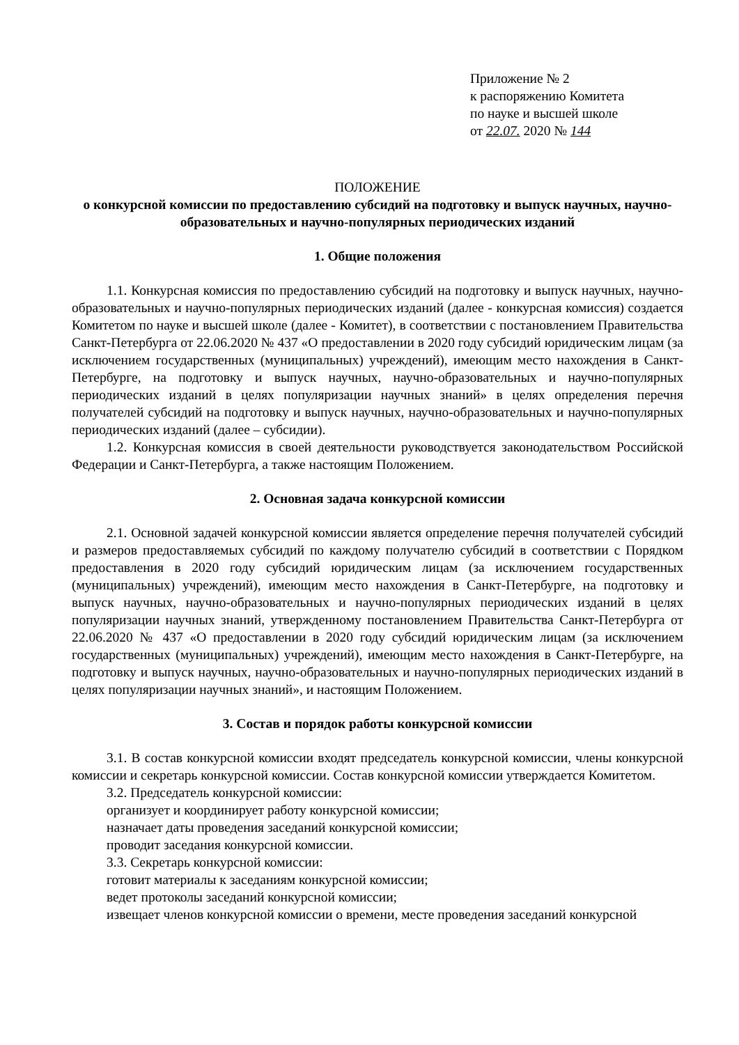Приложение № 2
к распоряжению Комитета
по науке и высшей школе
от 22.07. 2020 № 144
ПОЛОЖЕНИЕ
о конкурсной комиссии по предоставлению субсидий на подготовку и выпуск научных, научно-образовательных и научно-популярных периодических изданий
1. Общие положения
1.1. Конкурсная комиссия по предоставлению субсидий на подготовку и выпуск научных, научно-образовательных и научно-популярных периодических изданий (далее - конкурсная комиссия) создается Комитетом по науке и высшей школе (далее - Комитет), в соответствии с постановлением Правительства Санкт-Петербурга от 22.06.2020 № 437 «О предоставлении в 2020 году субсидий юридическим лицам (за исключением государственных (муниципальных) учреждений), имеющим место нахождения в Санкт-Петербурге, на подготовку и выпуск научных, научно-образовательных и научно-популярных периодических изданий в целях популяризации научных знаний» в целях определения перечня получателей субсидий на подготовку и выпуск научных, научно-образовательных и научно-популярных периодических изданий (далее – субсидии).
1.2. Конкурсная комиссия в своей деятельности руководствуется законодательством Российской Федерации и Санкт-Петербурга, а также настоящим Положением.
2. Основная задача конкурсной комиссии
2.1. Основной задачей конкурсной комиссии является определение перечня получателей субсидий и размеров предоставляемых субсидий по каждому получателю субсидий в соответствии с Порядком предоставления в 2020 году субсидий юридическим лицам (за исключением государственных (муниципальных) учреждений), имеющим место нахождения в Санкт-Петербурге, на подготовку и выпуск научных, научно-образовательных и научно-популярных периодических изданий в целях популяризации научных знаний, утвержденному постановлением Правительства Санкт-Петербурга от 22.06.2020 № 437 «О предоставлении в 2020 году субсидий юридическим лицам (за исключением государственных (муниципальных) учреждений), имеющим место нахождения в Санкт-Петербурге, на подготовку и выпуск научных, научно-образовательных и научно-популярных периодических изданий в целях популяризации научных знаний», и настоящим Положением.
3. Состав и порядок работы конкурсной комиссии
3.1. В состав конкурсной комиссии входят председатель конкурсной комиссии, члены конкурсной комиссии и секретарь конкурсной комиссии. Состав конкурсной комиссии утверждается Комитетом.
3.2. Председатель конкурсной комиссии:
организует и координирует работу конкурсной комиссии;
назначает даты проведения заседаний конкурсной комиссии;
проводит заседания конкурсной комиссии.
3.3. Секретарь конкурсной комиссии:
готовит материалы к заседаниям конкурсной комиссии;
ведет протоколы заседаний конкурсной комиссии;
извещает членов конкурсной комиссии о времени, месте проведения заседаний конкурсной